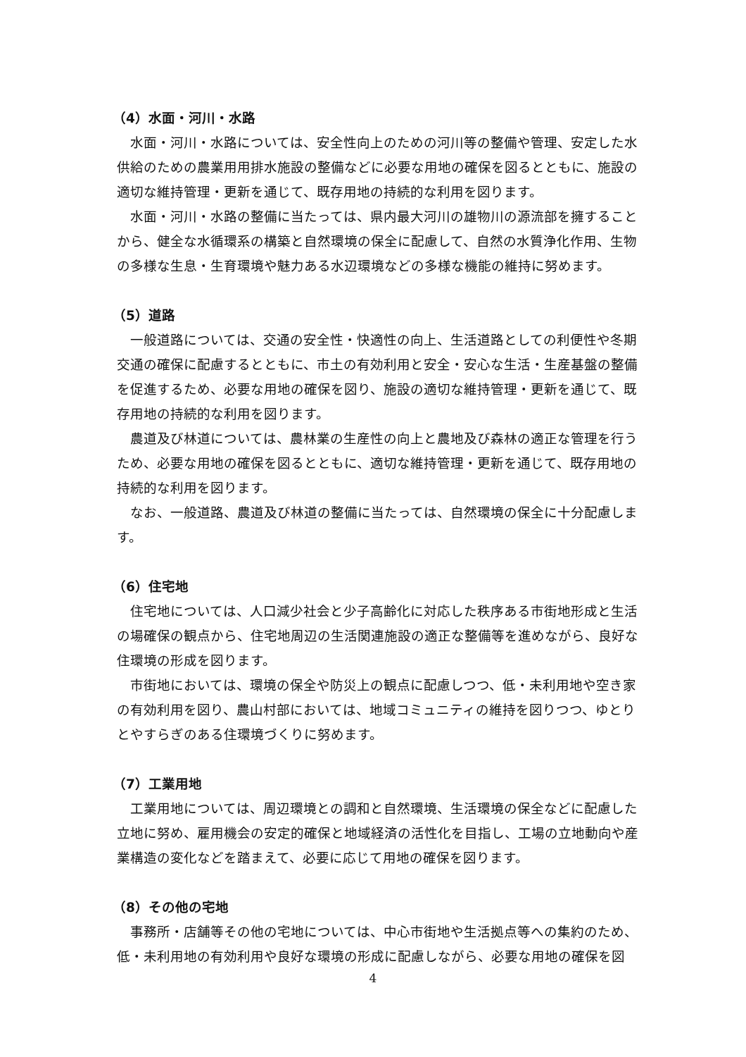（4）水面・河川・水路
水面・河川・水路については、安全性向上のための河川等の整備や管理、安定した水供給のための農業用用排水施設の整備などに必要な用地の確保を図るとともに、施設の適切な維持管理・更新を通じて、既存用地の持続的な利用を図ります。
水面・河川・水路の整備に当たっては、県内最大河川の雄物川の源流部を擁することから、健全な水循環系の構築と自然環境の保全に配慮して、自然の水質浄化作用、生物の多様な生息・生育環境や魅力ある水辺環境などの多様な機能の維持に努めます。
（5）道路
一般道路については、交通の安全性・快適性の向上、生活道路としての利便性や冬期交通の確保に配慮するとともに、市土の有効利用と安全・安心な生活・生産基盤の整備を促進するため、必要な用地の確保を図り、施設の適切な維持管理・更新を通じて、既存用地の持続的な利用を図ります。
農道及び林道については、農林業の生産性の向上と農地及び森林の適正な管理を行うため、必要な用地の確保を図るとともに、適切な維持管理・更新を通じて、既存用地の持続的な利用を図ります。
なお、一般道路、農道及び林道の整備に当たっては、自然環境の保全に十分配慮します。
（6）住宅地
住宅地については、人口減少社会と少子高齢化に対応した秩序ある市街地形成と生活の場確保の観点から、住宅地周辺の生活関連施設の適正な整備等を進めながら、良好な住環境の形成を図ります。
市街地においては、環境の保全や防災上の観点に配慮しつつ、低・未利用地や空き家の有効利用を図り、農山村部においては、地域コミュニティの維持を図りつつ、ゆとりとやすらぎのある住環境づくりに努めます。
（7）工業用地
工業用地については、周辺環境との調和と自然環境、生活環境の保全などに配慮した立地に努め、雇用機会の安定的確保と地域経済の活性化を目指し、工場の立地動向や産業構造の変化などを踏まえて、必要に応じて用地の確保を図ります。
（8）その他の宅地
事務所・店舗等その他の宅地については、中心市街地や生活拠点等への集約のため、低・未利用地の有効利用や良好な環境の形成に配慮しながら、必要な用地の確保を図
4